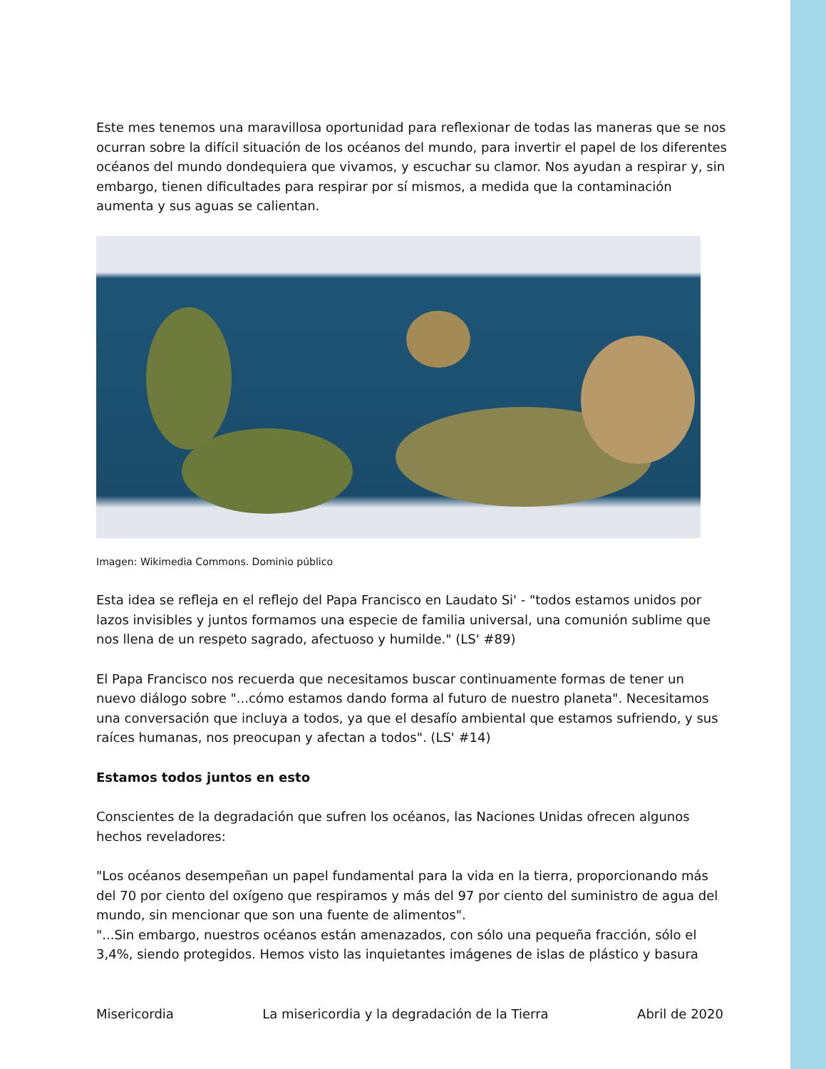Este mes tenemos una maravillosa oportunidad para reflexionar de todas las maneras que se nos ocurran sobre la difícil situación de los océanos del mundo, para invertir el papel de los diferentes océanos del mundo dondequiera que vivamos, y escuchar su clamor. Nos ayudan a respirar y, sin embargo, tienen dificultades para respirar por sí mismos, a medida que la contaminación aumenta y sus aguas se calientan.
Imagen: Wikimedia Commons. Dominio público
Esta idea se refleja en el reflejo del Papa Francisco en Laudato Si' - "todos estamos unidos por lazos invisibles y juntos formamos una especie de familia universal, una comunión sublime que nos llena de un respeto sagrado, afectuoso y humilde." (LS' #89)
El Papa Francisco nos recuerda que necesitamos buscar continuamente formas de tener un nuevo diálogo sobre "...cómo estamos dando forma al futuro de nuestro planeta". Necesitamos una conversación que incluya a todos, ya que el desafío ambiental que estamos sufriendo, y sus raíces humanas, nos preocupan y afectan a todos". (LS' #14)
Estamos todos juntos en esto
Conscientes de la degradación que sufren los océanos, las Naciones Unidas ofrecen algunos hechos reveladores:
"Los océanos desempeñan un papel fundamental para la vida en la tierra, proporcionando más del 70 por ciento del oxígeno que respiramos y más del 97 por ciento del suministro de agua del mundo, sin mencionar que son una fuente de alimentos".
"...Sin embargo, nuestros océanos están amenazados, con sólo una pequeña fracción, sólo el 3,4%, siendo protegidos. Hemos visto las inquietantes imágenes de islas de plástico y basura
Misericordia La misericordia y la degradación de la Tierra Abril de 2020